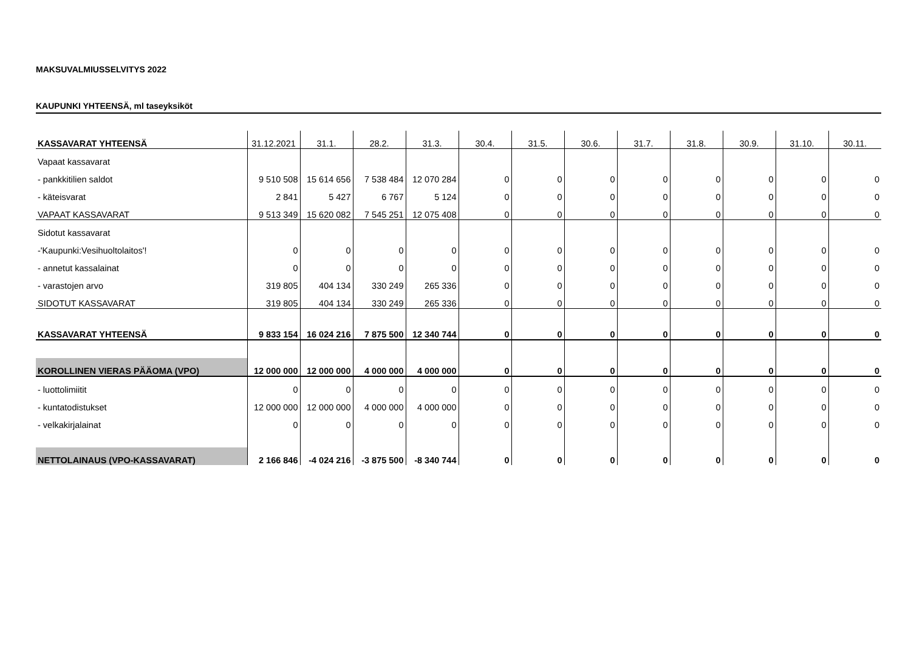MAKSUVALMIUSSELVITYS 2022
KAUPUNKI YHTEENSÄ, ml taseyksiköt
| KASSAVARAT YHTEENSÄ | 31.12.2021 | 31.1. | 28.2. | 31.3. | 30.4. | 31.5. | 30.6. | 31.7. | 31.8. | 30.9. | 31.10. | 30.11. |
| --- | --- | --- | --- | --- | --- | --- | --- | --- | --- | --- | --- | --- |
| Vapaat kassavarat | | | | | | | | | | | | |
| - pankkitilien saldot | 9 510 508 | 15 614 656 | 7 538 484 | 12 070 284 | 0 | 0 | 0 | 0 | 0 | 0 | 0 | 0 |
| - käteisvarat | 2 841 | 5 427 | 6 767 | 5 124 | 0 | 0 | 0 | 0 | 0 | 0 | 0 | 0 |
| VAPAAT KASSAVARAT | 9 513 349 | 15 620 082 | 7 545 251 | 12 075 408 | 0 | 0 | 0 | 0 | 0 | 0 | 0 | 0 |
| Sidotut kassavarat | | | | | | | | | | | | |
| -'Kaupunki:Vesihuoltolaitos'! | 0 | 0 | 0 | 0 | 0 | 0 | 0 | 0 | 0 | 0 | 0 | 0 |
| - annetut kassalainat | 0 | 0 | 0 | 0 | 0 | 0 | 0 | 0 | 0 | 0 | 0 | 0 |
| - varastojen arvo | 319 805 | 404 134 | 330 249 | 265 336 | 0 | 0 | 0 | 0 | 0 | 0 | 0 | 0 |
| SIDOTUT KASSAVARAT | 319 805 | 404 134 | 330 249 | 265 336 | 0 | 0 | 0 | 0 | 0 | 0 | 0 | 0 |
| KASSAVARAT YHTEENSÄ | 9 833 154 | 16 024 216 | 7 875 500 | 12 340 744 | 0 | 0 | 0 | 0 | 0 | 0 | 0 | 0 |
| KOROLLINEN VIERAS PÄÄOMA (VPO) | 12 000 000 | 12 000 000 | 4 000 000 | 4 000 000 | 0 | 0 | 0 | 0 | 0 | 0 | 0 | 0 |
| - luottolimiitit | 0 | 0 | 0 | 0 | 0 | 0 | 0 | 0 | 0 | 0 | 0 | 0 |
| - kuntatodistukset | 12 000 000 | 12 000 000 | 4 000 000 | 4 000 000 | 0 | 0 | 0 | 0 | 0 | 0 | 0 | 0 |
| - velkakirjalainat | 0 | 0 | 0 | 0 | 0 | 0 | 0 | 0 | 0 | 0 | 0 | 0 |
| NETTOLAINAUS (VPO-KASSAVARAT) | 2 166 846 | -4 024 216 | -3 875 500 | -8 340 744 | 0 | 0 | 0 | 0 | 0 | 0 | 0 | 0 |